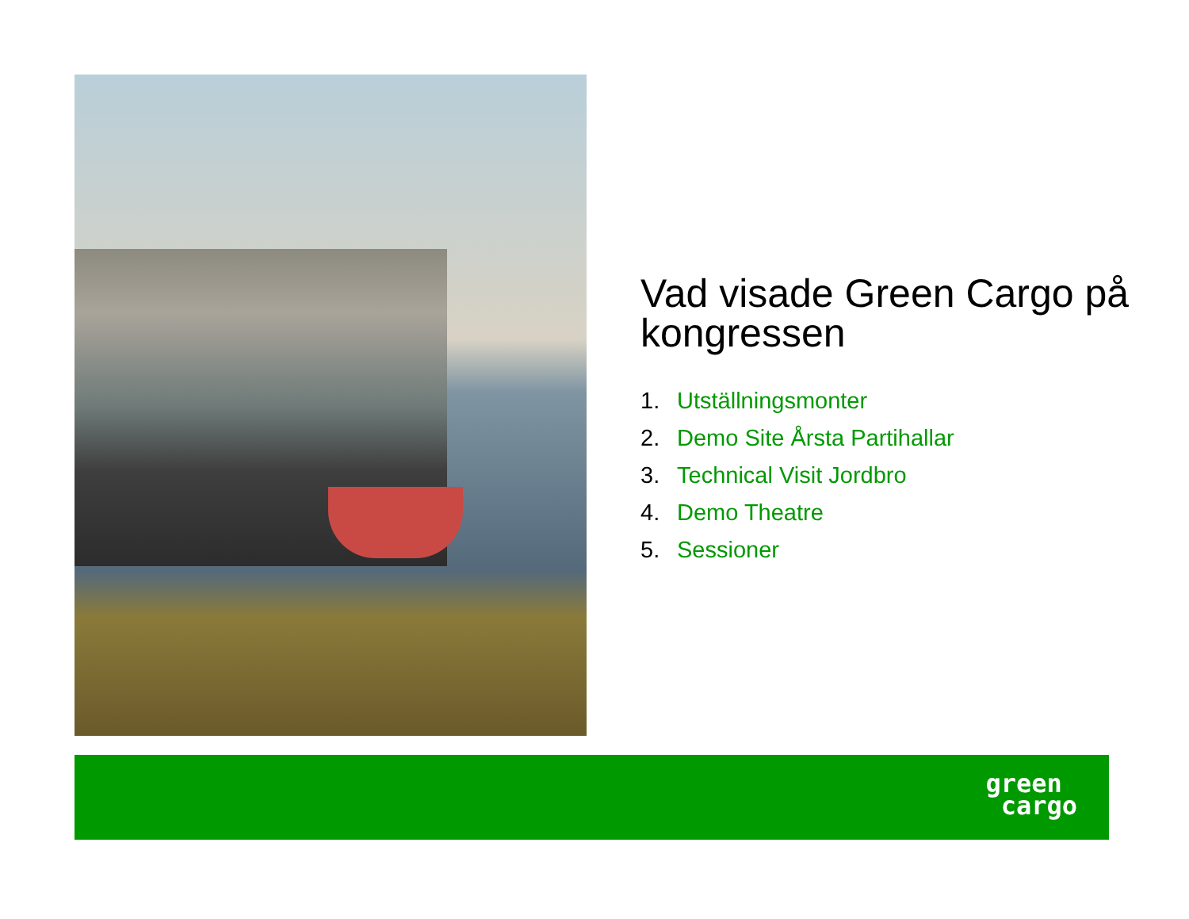Vad visade Green Cargo på kongressen
1. Utställningsmonter
2. Demo Site Årsta Partihallar
3. Technical Visit Jordbro
4. Demo Theatre
5. Sessioner
green
cargo